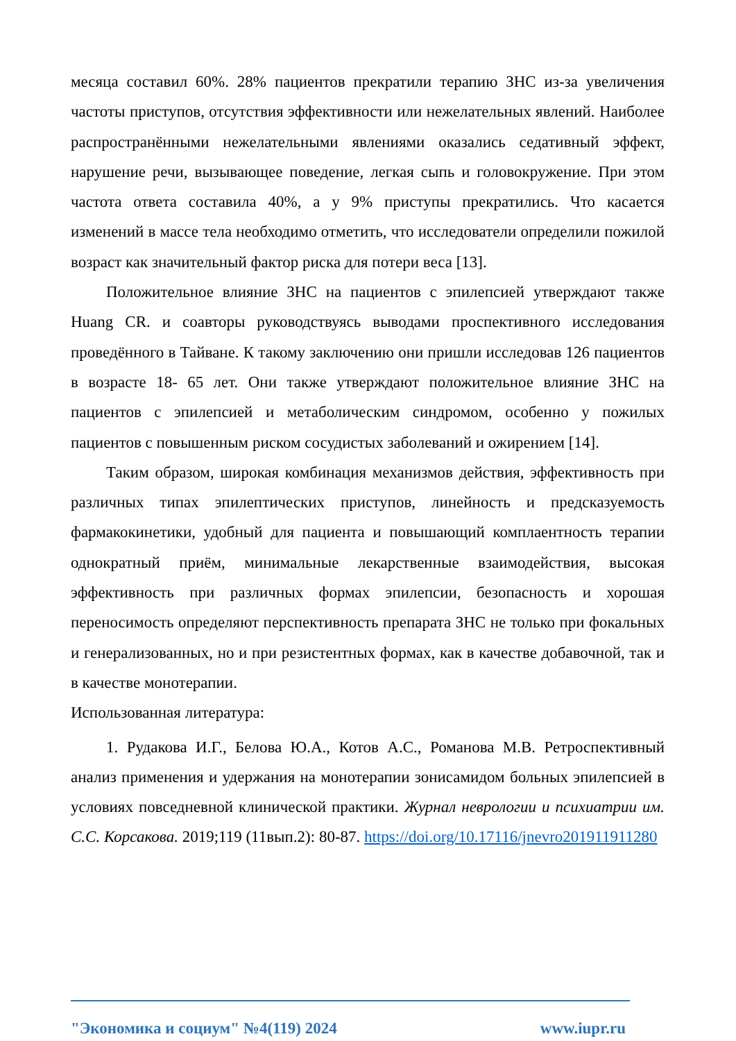месяца составил 60%. 28% пациентов прекратили терапию ЗНС из-за увеличения частоты приступов, отсутствия эффективности или нежелательных явлений. Наиболее распространёнными нежелательными явлениями оказались седативный эффект, нарушение речи, вызывающее поведение, легкая сыпь и головокружение. При этом частота ответа составила 40%, а у 9% приступы прекратились. Что касается изменений в массе тела необходимо отметить, что исследователи определили пожилой возраст как значительный фактор риска для потери веса [13].
Положительное влияние ЗНС на пациентов с эпилепсией утверждают также Huang CR. и соавторы руководствуясь выводами проспективного исследования проведённого в Тайване. К такому заключению они пришли исследовав 126 пациентов в возрасте 18- 65 лет. Они также утверждают положительное влияние ЗНС на пациентов с эпилепсией и метаболическим синдромом, особенно у пожилых пациентов с повышенным риском сосудистых заболеваний и ожирением [14].
Таким образом, широкая комбинация механизмов действия, эффективность при различных типах эпилептических приступов, линейность и предсказуемость фармакокинетики, удобный для пациента и повышающий комплаентность терапии однократный приём, минимальные лекарственные взаимодействия, высокая эффективность при различных формах эпилепсии, безопасность и хорошая переносимость определяют перспективность препарата ЗНС не только при фокальных и генерализованных, но и при резистентных формах, как в качестве добавочной, так и в качестве монотерапии.
Использованная литература:
1. Рудакова И.Г., Белова Ю.А., Котов А.С., Романова М.В. Ретроспективный анализ применения и удержания на монотерапии зонисамидом больных эпилепсией в условиях повседневной клинической практики. Журнал неврологии и психиатрии им. С.С. Корсакова. 2019;119 (11вып.2): 80-87. https://doi.org/10.17116/jnevro201911911280
"Экономика и социум" №4(119) 2024 www.iupr.ru